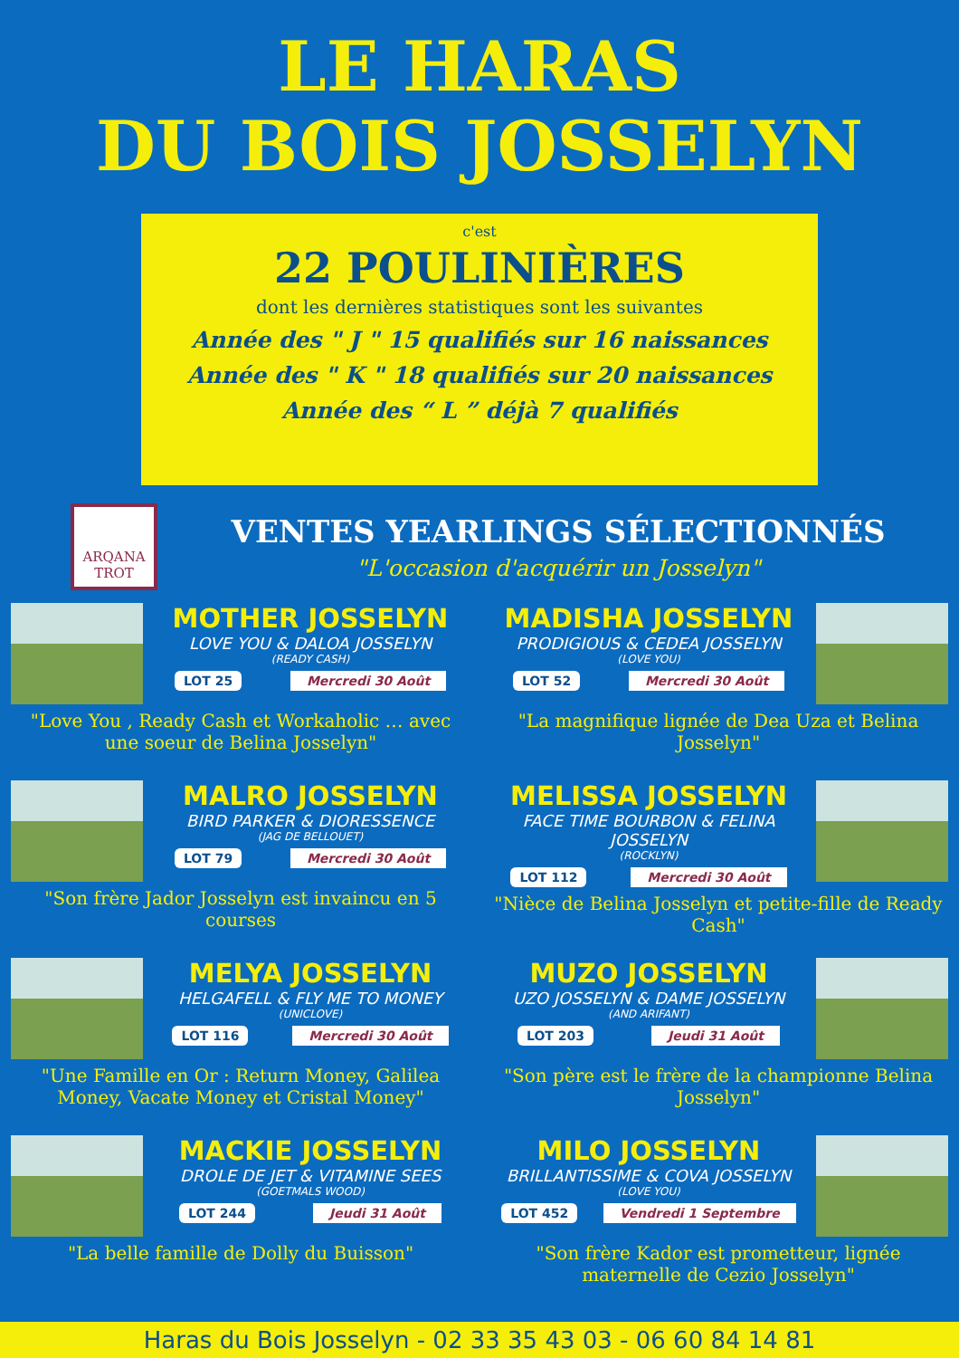LE HARAS
DU BOIS JOSSELYN
c'est
22 POULINIÈRES
dont les dernières statistiques sont les suivantes
Année des " J " 15 qualifiés sur 16 naissances
Année des " K " 18 qualifiés sur 20 naissances
Année des “ L ” déjà 7 qualifiés
ARQANA TROT
VENTES YEARLINGS SÉLECTIONNÉS
"L'occasion d'acquérir un Josselyn"
MOTHER JOSSELYN
LOVE YOU & DALOA JOSSELYN
(READY CASH)
LOT 25 Mercredi 30 Août
"Love You , Ready Cash et Workaholic … avec une soeur de Belina Josselyn"
MADISHA JOSSELYN
PRODIGIOUS & CEDEA JOSSELYN
(LOVE YOU)
LOT 52 Mercredi 30 Août
"La magnifique lignée de Dea Uza et Belina Josselyn"
MALRO JOSSELYN
BIRD PARKER & DIORESSENCE
(JAG DE BELLOUET)
LOT 79 Mercredi 30 Août
"Son frère Jador Josselyn est invaincu en 5 courses
MELISSA JOSSELYN
FACE TIME BOURBON & FELINA JOSSELYN
(ROCKLYN)
LOT 112 Mercredi 30 Août
"Nièce de Belina Josselyn et petite-fille de Ready Cash"
MELYA JOSSELYN
HELGAFELL & FLY ME TO MONEY
(UNICLOVE)
LOT 116 Mercredi 30 Août
"Une Famille en Or : Return Money, Galilea Money, Vacate Money et Cristal Money"
MUZO JOSSELYN
UZO JOSSELYN & DAME JOSSELYN
(AND ARIFANT)
LOT 203 Jeudi 31 Août
"Son père est le frère de la championne Belina Josselyn"
MACKIE JOSSELYN
DROLE DE JET & VITAMINE SEES
(GOETMALS WOOD)
LOT 244 Jeudi 31 Août
"La belle famille de Dolly du Buisson"
MILO JOSSELYN
BRILLANTISSIME & COVA JOSSELYN
(LOVE YOU)
LOT 452 Vendredi 1 Septembre
"Son frère Kador est prometteur, lignée maternelle de Cezio Josselyn"
Haras du Bois Josselyn - 02 33 35 43 03 - 06 60 84 14 81